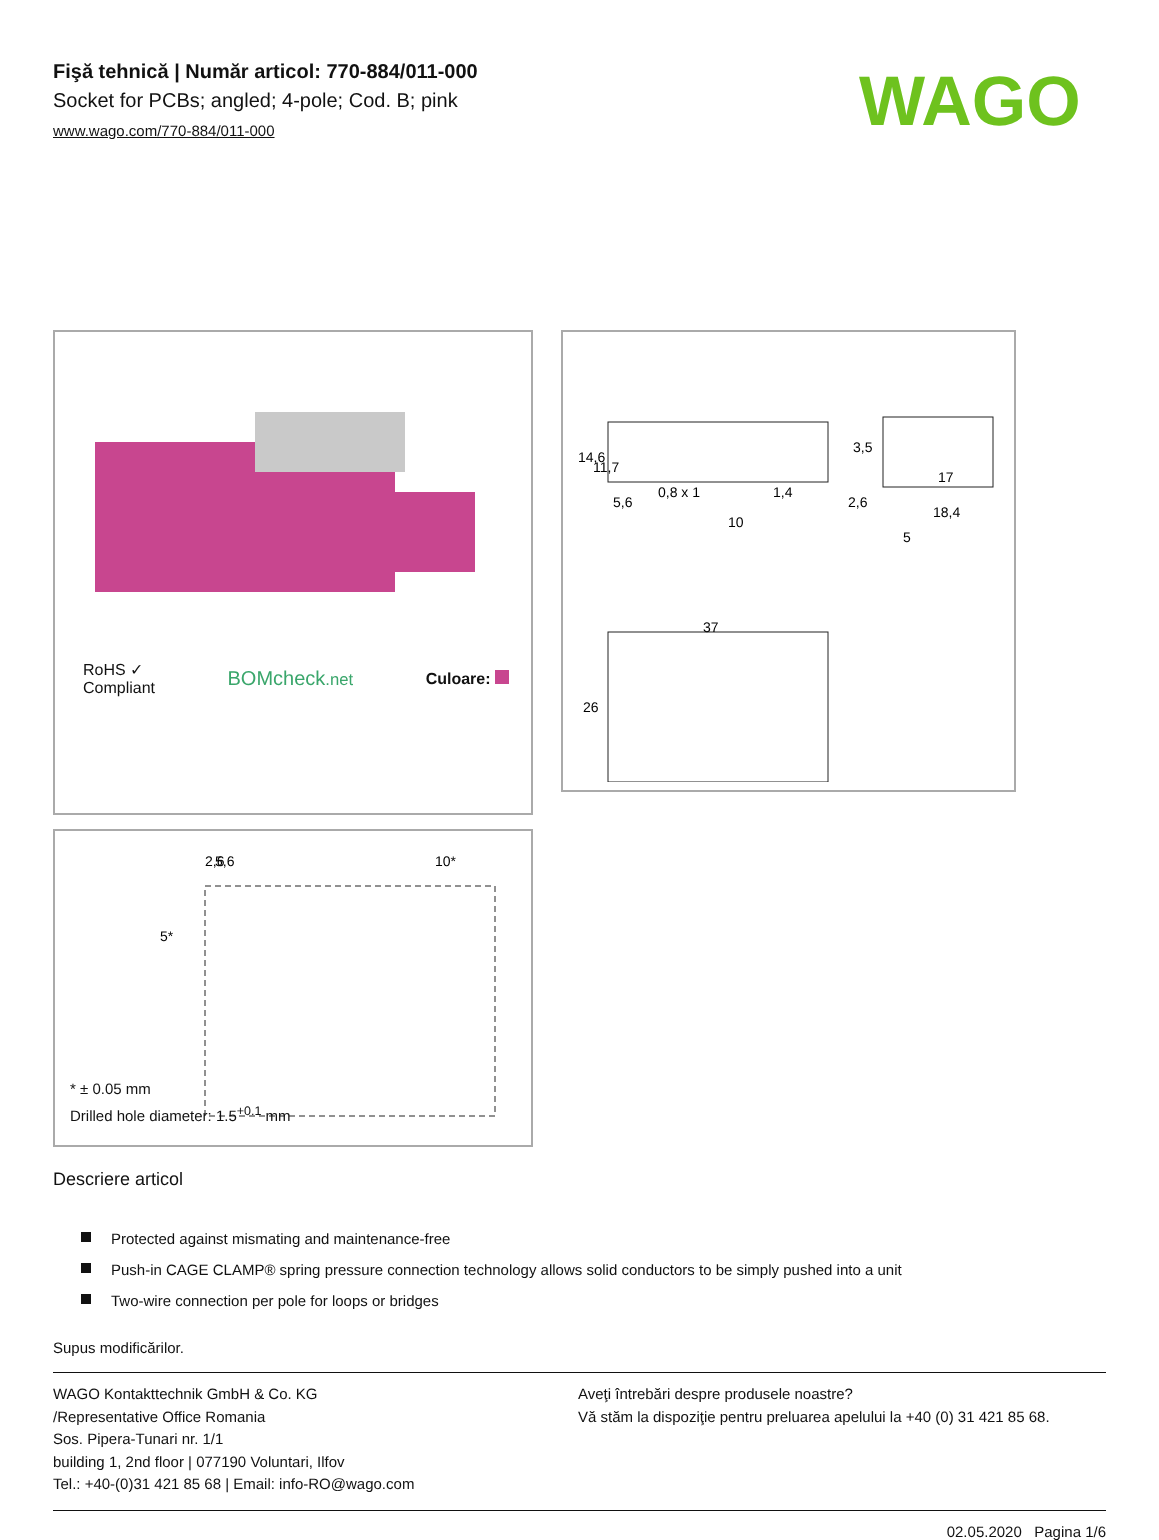WAGO
Fişă tehnică | Număr articol: 770-884/011-000
Socket for PCBs; angled; 4-pole; Cod. B; pink
www.wago.com/770-884/011-000
RoHS ✓
Compliant
BOMcheck.net Culoare:
14,6
11,7
5,6
0,8 x 1
1,4
10
3,5
2,6
17
18,4
5
37
26
2,6
5,6
10*
5*
* ± 0.05 mm
Drilled hole diameter: 1.5<sup>+0.1</sup> mm
Descriere articol
Protected against mismating and maintenance-free
Push-in CAGE CLAMP® spring pressure connection technology allows solid conductors to be simply pushed into a unit
Two-wire connection per pole for loops or bridges
Supus modificărilor.
WAGO Kontakttechnik GmbH & Co. KG
/Representative Office Romania
Sos. Pipera-Tunari nr. 1/1
building 1, 2nd floor | 077190 Voluntari, Ilfov
Tel.: +40-(0)31 421 85 68 | Email: info-RO@wago.com
Aveţi întrebări despre produsele noastre?
Vă stăm la dispoziţie pentru preluarea apelului la +40 (0) 31 421 85 68.
02.05.2020 Pagina 1/6